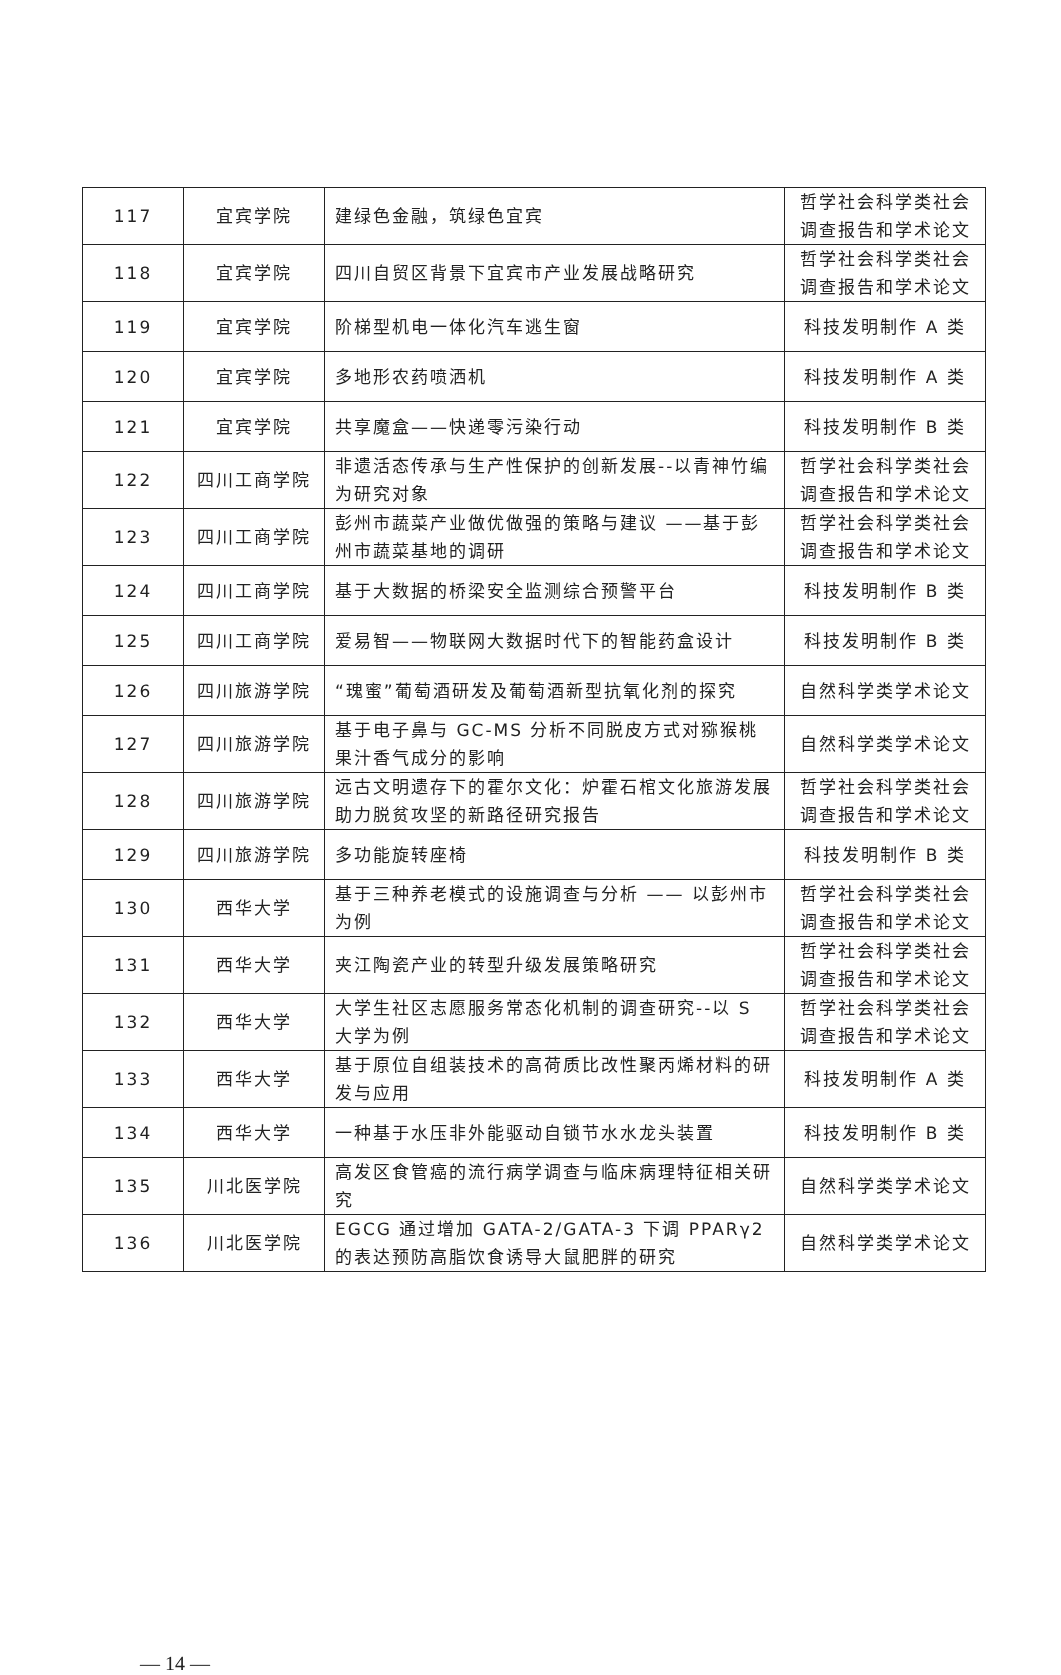| 117 | 宜宾学院 | 建绿色金融，筑绿色宜宾 | 哲学社会科学类社会调查报告和学术论文 |
| 118 | 宜宾学院 | 四川自贸区背景下宜宾市产业发展战略研究 | 哲学社会科学类社会调查报告和学术论文 |
| 119 | 宜宾学院 | 阶梯型机电一体化汽车逃生窗 | 科技发明制作 A 类 |
| 120 | 宜宾学院 | 多地形农药喷洒机 | 科技发明制作 A 类 |
| 121 | 宜宾学院 | 共享魔盒——快递零污染行动 | 科技发明制作 B 类 |
| 122 | 四川工商学院 | 非遗活态传承与生产性保护的创新发展--以青神竹编为研究对象 | 哲学社会科学类社会调查报告和学术论文 |
| 123 | 四川工商学院 | 彭州市蔬菜产业做优做强的策略与建议 ——基于彭州市蔬菜基地的调研 | 哲学社会科学类社会调查报告和学术论文 |
| 124 | 四川工商学院 | 基于大数据的桥梁安全监测综合预警平台 | 科技发明制作 B 类 |
| 125 | 四川工商学院 | 爱易智——物联网大数据时代下的智能药盒设计 | 科技发明制作 B 类 |
| 126 | 四川旅游学院 | “瑰蜜”葡萄酒研发及葡萄酒新型抗氧化剂的探究 | 自然科学类学术论文 |
| 127 | 四川旅游学院 | 基于电子鼻与 GC-MS 分析不同脱皮方式对猕猴桃果汁香气成分的影响 | 自然科学类学术论文 |
| 128 | 四川旅游学院 | 远古文明遗存下的霍尔文化：炉霍石棺文化旅游发展助力脱贫攻坚的新路径研究报告 | 哲学社会科学类社会调查报告和学术论文 |
| 129 | 四川旅游学院 | 多功能旋转座椅 | 科技发明制作 B 类 |
| 130 | 西华大学 | 基于三种养老模式的设施调查与分析 —— 以彭州市为例 | 哲学社会科学类社会调查报告和学术论文 |
| 131 | 西华大学 | 夹江陶瓷产业的转型升级发展策略研究 | 哲学社会科学类社会调查报告和学术论文 |
| 132 | 西华大学 | 大学生社区志愿服务常态化机制的调查研究--以 S 大学为例 | 哲学社会科学类社会调查报告和学术论文 |
| 133 | 西华大学 | 基于原位自组装技术的高荷质比改性聚丙烯材料的研发与应用 | 科技发明制作 A 类 |
| 134 | 西华大学 | 一种基于水压非外能驱动自锁节水水龙头装置 | 科技发明制作 B 类 |
| 135 | 川北医学院 | 高发区食管癌的流行病学调查与临床病理特征相关研究 | 自然科学类学术论文 |
| 136 | 川北医学院 | EGCG 通过增加 GATA-2/GATA-3 下调 PPARγ2 的表达预防高脂饮食诱导大鼠肥胖的研究 | 自然科学类学术论文 |
— 14 —